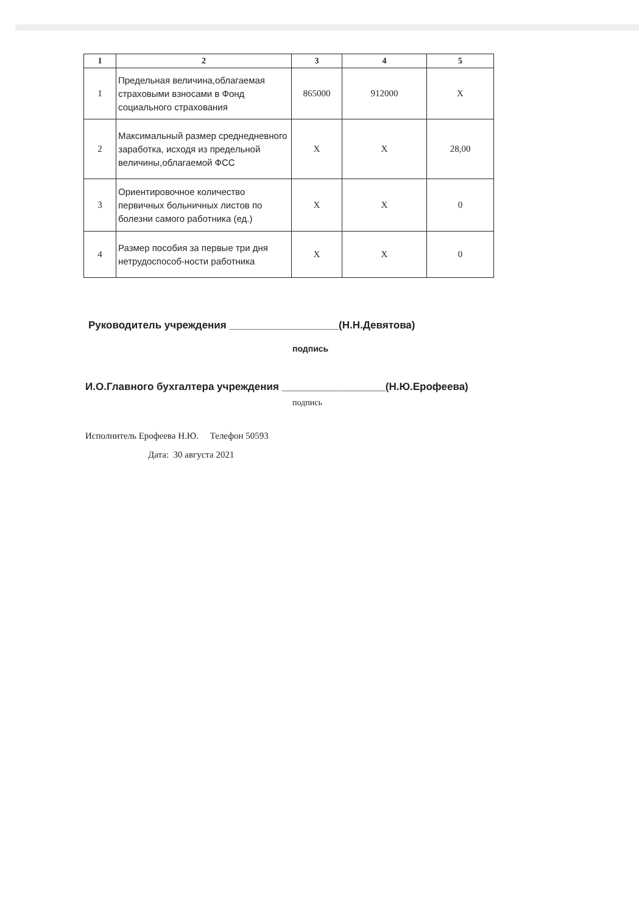| 1 | 2 | 3 | 4 | 5 |
| --- | --- | --- | --- | --- |
| 1 | Предельная величина,облагаемая страховыми взносами в Фонд социального страхования | 865000 | 912000 | Х |
| 2 | Максимальный размер среднедневного заработка, исходя из предельной величины,облагаемой ФСС | Х | Х | 28,00 |
| 3 | Ориентировочное количество первичных больничных листов по болезни самого работника (ед.) | Х | Х | 0 |
| 4 | Размер пособия за первые три дня нетрудоспособ-ности работника | Х | Х | 0 |
Руководитель учреждения ___________________(Н.Н.Девятова)
подпись
И.О.Главного бухгалтера учреждения __________________(Н.Ю.Ерофеева)
подпись
Исполнитель Ерофеева Н.Ю. Телефон 50593
Дата: 30 августа 2021